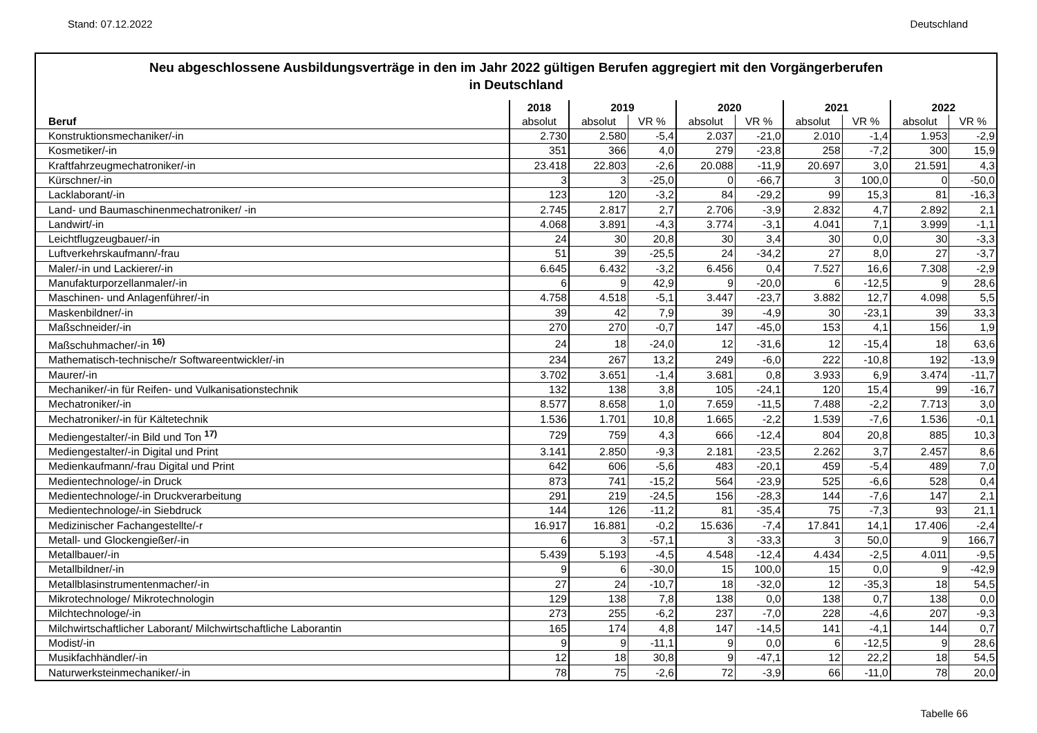Stand: 07.12.2022 Deutschland
Neu abgeschlossene Ausbildungsverträge in den im Jahr 2022 gültigen Berufen aggregiert mit den Vorgängerberufen
in Deutschland
| | 2018 | 2019 | | 2020 | | 2021 | | 2022 | |
| --- | --- | --- | --- | --- | --- | --- | --- | --- | --- |
| Beruf | absolut | absolut | VR % | absolut | VR % | absolut | VR % | absolut | VR % |
| Konstruktionsmechaniker/-in | 2.730 | 2.580 | -5,4 | 2.037 | -21,0 | 2.010 | -1,4 | 1.953 | -2,9 |
| Kosmetiker/-in | 351 | 366 | 4,0 | 279 | -23,8 | 258 | -7,2 | 300 | 15,9 |
| Kraftfahrzeugmechatroniker/-in | 23.418 | 22.803 | -2,6 | 20.088 | -11,9 | 20.697 | 3,0 | 21.591 | 4,3 |
| Kürschner/-in | 3 | 3 | -25,0 | 0 | -66,7 | 3 | 100,0 | 0 | -50,0 |
| Lacklaborant/-in | 123 | 120 | -3,2 | 84 | -29,2 | 99 | 15,3 | 81 | -16,3 |
| Land- und Baumaschinenmechatroniker/ -in | 2.745 | 2.817 | 2,7 | 2.706 | -3,9 | 2.832 | 4,7 | 2.892 | 2,1 |
| Landwirt/-in | 4.068 | 3.891 | -4,3 | 3.774 | -3,1 | 4.041 | 7,1 | 3.999 | -1,1 |
| Leichtflugzeugbauer/-in | 24 | 30 | 20,8 | 30 | 3,4 | 30 | 0,0 | 30 | -3,3 |
| Luftverkehrskaufmann/-frau | 51 | 39 | -25,5 | 24 | -34,2 | 27 | 8,0 | 27 | -3,7 |
| Maler/-in und Lackierer/-in | 6.645 | 6.432 | -3,2 | 6.456 | 0,4 | 7.527 | 16,6 | 7.308 | -2,9 |
| Manufakturporzellanmaler/-in | 6 | 9 | 42,9 | 9 | -20,0 | 6 | -12,5 | 9 | 28,6 |
| Maschinen- und Anlagenführer/-in | 4.758 | 4.518 | -5,1 | 3.447 | -23,7 | 3.882 | 12,7 | 4.098 | 5,5 |
| Maskenbildner/-in | 39 | 42 | 7,9 | 39 | -4,9 | 30 | -23,1 | 39 | 33,3 |
| Maßschneider/-in | 270 | 270 | -0,7 | 147 | -45,0 | 153 | 4,1 | 156 | 1,9 |
| Maßschuhmacher/-in <sup>16)</sup> | 24 | 18 | -24,0 | 12 | -31,6 | 12 | -15,4 | 18 | 63,6 |
| Mathematisch-technische/r Softwareentwickler/-in | 234 | 267 | 13,2 | 249 | -6,0 | 222 | -10,8 | 192 | -13,9 |
| Maurer/-in | 3.702 | 3.651 | -1,4 | 3.681 | 0,8 | 3.933 | 6,9 | 3.474 | -11,7 |
| Mechaniker/-in für Reifen- und Vulkanisationstechnik | 132 | 138 | 3,8 | 105 | -24,1 | 120 | 15,4 | 99 | -16,7 |
| Mechatroniker/-in | 8.577 | 8.658 | 1,0 | 7.659 | -11,5 | 7.488 | -2,2 | 7.713 | 3,0 |
| Mechatroniker/-in für Kältetechnik | 1.536 | 1.701 | 10,8 | 1.665 | -2,2 | 1.539 | -7,6 | 1.536 | -0,1 |
| Mediengestalter/-in Bild und Ton <sup>17)</sup> | 729 | 759 | 4,3 | 666 | -12,4 | 804 | 20,8 | 885 | 10,3 |
| Mediengestalter/-in Digital und Print | 3.141 | 2.850 | -9,3 | 2.181 | -23,5 | 2.262 | 3,7 | 2.457 | 8,6 |
| Medienkaufmann/-frau Digital und Print | 642 | 606 | -5,6 | 483 | -20,1 | 459 | -5,4 | 489 | 7,0 |
| Medientechnologe/-in Druck | 873 | 741 | -15,2 | 564 | -23,9 | 525 | -6,6 | 528 | 0,4 |
| Medientechnologe/-in Druckverarbeitung | 291 | 219 | -24,5 | 156 | -28,3 | 144 | -7,6 | 147 | 2,1 |
| Medientechnologe/-in Siebdruck | 144 | 126 | -11,2 | 81 | -35,4 | 75 | -7,3 | 93 | 21,1 |
| Medizinischer Fachangestellte/-r | 16.917 | 16.881 | -0,2 | 15.636 | -7,4 | 17.841 | 14,1 | 17.406 | -2,4 |
| Metall- und Glockengießer/-in | 6 | 3 | -57,1 | 3 | -33,3 | 3 | 50,0 | 9 | 166,7 |
| Metallbauer/-in | 5.439 | 5.193 | -4,5 | 4.548 | -12,4 | 4.434 | -2,5 | 4.011 | -9,5 |
| Metallbildner/-in | 9 | 6 | -30,0 | 15 | 100,0 | 15 | 0,0 | 9 | -42,9 |
| Metallblasinstrumentenmacher/-in | 27 | 24 | -10,7 | 18 | -32,0 | 12 | -35,3 | 18 | 54,5 |
| Mikrotechnologe/ Mikrotechnologin | 129 | 138 | 7,8 | 138 | 0,0 | 138 | 0,7 | 138 | 0,0 |
| Milchtechnologe/-in | 273 | 255 | -6,2 | 237 | -7,0 | 228 | -4,6 | 207 | -9,3 |
| Milchwirtschaftlicher Laborant/ Milchwirtschaftliche Laborantin | 165 | 174 | 4,8 | 147 | -14,5 | 141 | -4,1 | 144 | 0,7 |
| Modist/-in | 9 | 9 | -11,1 | 9 | 0,0 | 6 | -12,5 | 9 | 28,6 |
| Musikfachhändler/-in | 12 | 18 | 30,8 | 9 | -47,1 | 12 | 22,2 | 18 | 54,5 |
| Naturwerksteinmechaniker/-in | 78 | 75 | -2,6 | 72 | -3,9 | 66 | -11,0 | 78 | 20,0 |
Tabelle 66